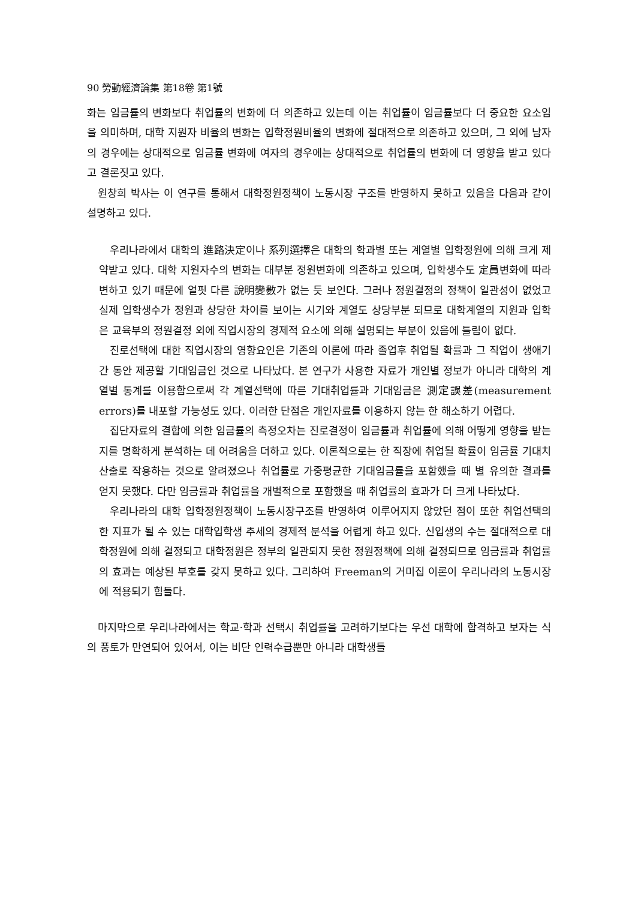90 勞動經濟論集 第18卷 第1號
화는 임금률의 변화보다 취업률의 변화에 더 의존하고 있는데 이는 취업률이 임금률보다 더 중요한 요소임을 의미하며, 대학 지원자 비율의 변화는 입학정원비율의 변화에 절대적으로 의존하고 있으며, 그 외에 남자의 경우에는 상대적으로 임금률 변화에 여자의 경우에는 상대적으로 취업률의 변화에 더 영향을 받고 있다고 결론짓고 있다.
원창희 박사는 이 연구를 통해서 대학정원정책이 노동시장 구조를 반영하지 못하고 있음을 다음과 같이 설명하고 있다.
우리나라에서 대학의 進路決定이나 系列選擇은 대학의 학과별 또는 계열별 입학정원에 의해 크게 제약받고 있다. 대학 지원자수의 변화는 대부분 정원변화에 의존하고 있으며, 입학생수도 定員변화에 따라 변하고 있기 때문에 얼핏 다른 說明變數가 없는 듯 보인다. 그러나 정원결정의 정책이 일관성이 없었고 실제 입학생수가 정원과 상당한 차이를 보이는 시기와 계열도 상당부분 되므로 대학계열의 지원과 입학은 교육부의 정원결정 외에 직업시장의 경제적 요소에 의해 설명되는 부분이 있음에 틀림이 없다.
진로선택에 대한 직업시장의 영향요인은 기존의 이론에 따라 졸업후 취업될 확률과 그 직업이 생애기간 동안 제공할 기대임금인 것으로 나타났다. 본 연구가 사용한 자료가 개인별 정보가 아니라 대학의 계열별 통계를 이용함으로써 각 계열선택에 따른 기대취업률과 기대임금은 測定誤差(measurement errors)를 내포할 가능성도 있다. 이러한 단점은 개인자료를 이용하지 않는 한 해소하기 어렵다.
집단자료의 결합에 의한 임금률의 측정오차는 진로결정이 임금률과 취업률에 의해 어떻게 영향을 받는지를 명확하게 분석하는 데 어려움을 더하고 있다. 이론적으로는 한 직장에 취업될 확률이 임금률 기대치 산출로 작용하는 것으로 알려졌으나 취업률로 가중평균한 기대임금률을 포함했을 때 별 유의한 결과를 얻지 못했다. 다만 임금률과 취업률을 개별적으로 포함했을 때 취업률의 효과가 더 크게 나타났다.
우리나라의 대학 입학정원정책이 노동시장구조를 반영하여 이루어지지 않았던 점이 또한 취업선택의 한 지표가 될 수 있는 대학입학생 추세의 경제적 분석을 어렵게 하고 있다. 신입생의 수는 절대적으로 대학정원에 의해 결정되고 대학정원은 정부의 일관되지 못한 정원정책에 의해 결정되므로 임금률과 취업률의 효과는 예상된 부호를 갖지 못하고 있다. 그리하여 Freeman의 거미집 이론이 우리나라의 노동시장에 적용되기 힘들다.
마지막으로 우리나라에서는 학교·학과 선택시 취업률을 고려하기보다는 우선 대학에 합격하고 보자는 식의 풍토가 만연되어 있어서, 이는 비단 인력수급뿐만 아니라 대학생들